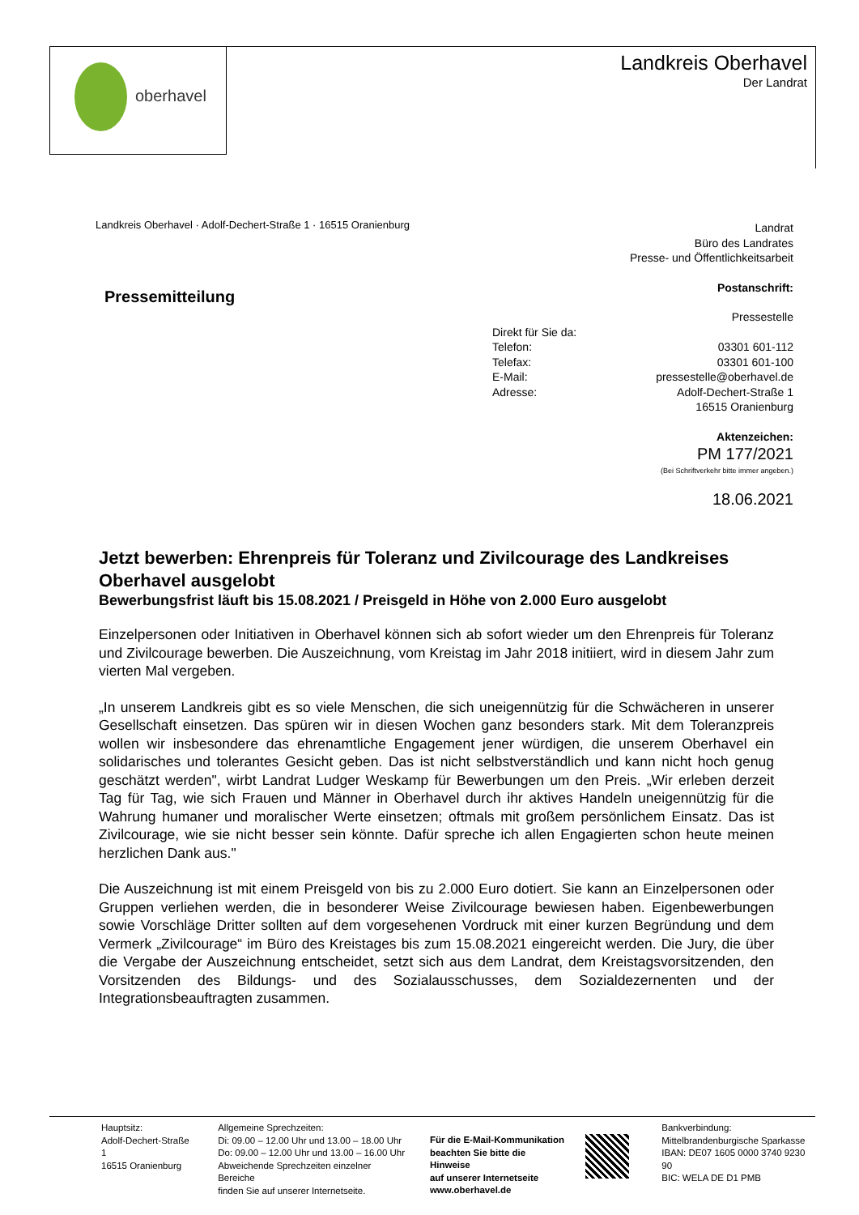oberhavel Landkreis Oberhavel
Der Landrat
Landkreis Oberhavel · Adolf-Dechert-Straße 1 · 16515 Oranienburg
Landrat
Büro des Landrates
Presse- und Öffentlichkeitsarbeit
Postanschrift:
Pressestelle
Direkt für Sie da:
Telefon: 03301 601-112
Telefax: 03301 601-100
E-Mail: pressestelle@oberhavel.de
Adresse: Adolf-Dechert-Straße 1
16515 Oranienburg
Aktenzeichen:
PM 177/2021
(Bei Schriftverkehr bitte immer angeben.)
18.06.2021
Pressemitteilung
Jetzt bewerben: Ehrenpreis für Toleranz und Zivilcourage des Landkreises Oberhavel ausgelobt
Bewerbungsfrist läuft bis 15.08.2021 / Preisgeld in Höhe von 2.000 Euro ausgelobt
Einzelpersonen oder Initiativen in Oberhavel können sich ab sofort wieder um den Ehrenpreis für Toleranz und Zivilcourage bewerben. Die Auszeichnung, vom Kreistag im Jahr 2018 initiiert, wird in diesem Jahr zum vierten Mal vergeben.
„In unserem Landkreis gibt es so viele Menschen, die sich uneigennützig für die Schwächeren in unserer Gesellschaft einsetzen. Das spüren wir in diesen Wochen ganz besonders stark. Mit dem Toleranzpreis wollen wir insbesondere das ehrenamtliche Engagement jener würdigen, die unserem Oberhavel ein solidarisches und tolerantes Gesicht geben. Das ist nicht selbstverständlich und kann nicht hoch genug geschätzt werden", wirbt Landrat Ludger Weskamp für Bewerbungen um den Preis. „Wir erleben derzeit Tag für Tag, wie sich Frauen und Männer in Oberhavel durch ihr aktives Handeln uneigennützig für die Wahrung humaner und moralischer Werte einsetzen; oftmals mit großem persönlichem Einsatz. Das ist Zivilcourage, wie sie nicht besser sein könnte. Dafür spreche ich allen Engagierten schon heute meinen herzlichen Dank aus."
Die Auszeichnung ist mit einem Preisgeld von bis zu 2.000 Euro dotiert. Sie kann an Einzelpersonen oder Gruppen verliehen werden, die in besonderer Weise Zivilcourage bewiesen haben. Eigenbewerbungen sowie Vorschläge Dritter sollten auf dem vorgesehenen Vordruck mit einer kurzen Begründung und dem Vermerk „Zivilcourage“ im Büro des Kreistages bis zum 15.08.2021 eingereicht werden. Die Jury, die über die Vergabe der Auszeichnung entscheidet, setzt sich aus dem Landrat, dem Kreistagsvorsitzenden, den Vorsitzenden des Bildungs- und des Sozialausschusses, dem Sozialdezernenten und der Integrationsbeauftragten zusammen.
Hauptsitz:
Adolf-Dechert-Straße 1
16515 Oranienburg
Allgemeine Sprechzeiten:
Di: 09.00 – 12.00 Uhr und 13.00 – 18.00 Uhr
Do: 09.00 – 12.00 Uhr und 13.00 – 16.00 Uhr
Abweichende Sprechzeiten einzelner Bereiche
finden Sie auf unserer Internetseite.
Für die E-Mail-Kommunikation
beachten Sie bitte die Hinweise
auf unserer Internetseite
www.oberhavel.de
Bankverbindung:
Mittelbrandenburgische Sparkasse
IBAN: DE07 1605 0000 3740 9230 90
BIC: WELA DE D1 PMB